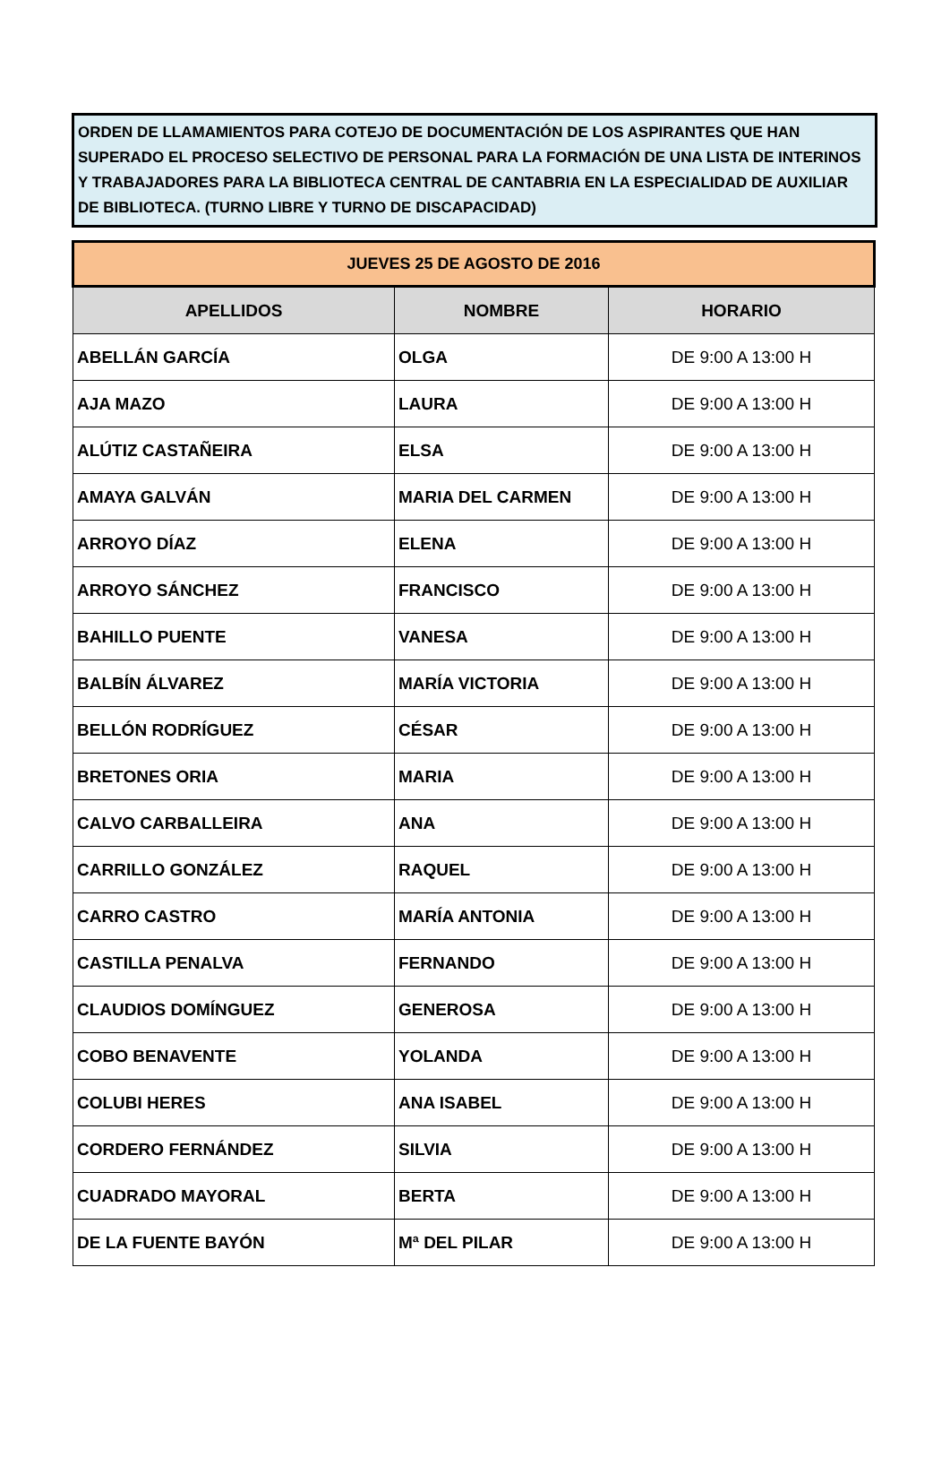ORDEN DE LLAMAMIENTOS PARA COTEJO DE DOCUMENTACIÓN DE LOS ASPIRANTES QUE HAN SUPERADO EL PROCESO SELECTIVO DE PERSONAL PARA LA FORMACIÓN DE UNA LISTA DE INTERINOS Y TRABAJADORES PARA LA BIBLIOTECA CENTRAL DE CANTABRIA EN LA ESPECIALIDAD DE AUXILIAR DE BIBLIOTECA. (TURNO LIBRE Y TURNO DE DISCAPACIDAD)
| JUEVES 25 DE AGOSTO DE 2016 | | |
| APELLIDOS | NOMBRE | HORARIO |
| ABELLÁN GARCÍA | OLGA | DE 9:00 A 13:00 H |
| AJA MAZO | LAURA | DE 9:00 A 13:00 H |
| ALÚTIZ CASTAÑEIRA | ELSA | DE 9:00 A 13:00 H |
| AMAYA GALVÁN | MARIA DEL CARMEN | DE 9:00 A 13:00 H |
| ARROYO DÍAZ | ELENA | DE 9:00 A 13:00 H |
| ARROYO SÁNCHEZ | FRANCISCO | DE 9:00 A 13:00 H |
| BAHILLO PUENTE | VANESA | DE 9:00 A 13:00 H |
| BALBÍN ÁLVAREZ | MARÍA VICTORIA | DE 9:00 A 13:00 H |
| BELLÓN RODRÍGUEZ | CÉSAR | DE 9:00 A 13:00 H |
| BRETONES ORIA | MARIA | DE 9:00 A 13:00 H |
| CALVO CARBALLEIRA | ANA | DE 9:00 A 13:00 H |
| CARRILLO GONZÁLEZ | RAQUEL | DE 9:00 A 13:00 H |
| CARRO CASTRO | MARÍA ANTONIA | DE 9:00 A 13:00 H |
| CASTILLA PENALVA | FERNANDO | DE 9:00 A 13:00 H |
| CLAUDIOS DOMÍNGUEZ | GENEROSA | DE 9:00 A 13:00 H |
| COBO BENAVENTE | YOLANDA | DE 9:00 A 13:00 H |
| COLUBI HERES | ANA ISABEL | DE 9:00 A 13:00 H |
| CORDERO FERNÁNDEZ | SILVIA | DE 9:00 A 13:00 H |
| CUADRADO MAYORAL | BERTA | DE 9:00 A 13:00 H |
| DE LA FUENTE BAYÓN | Mª DEL PILAR | DE 9:00 A 13:00 H |